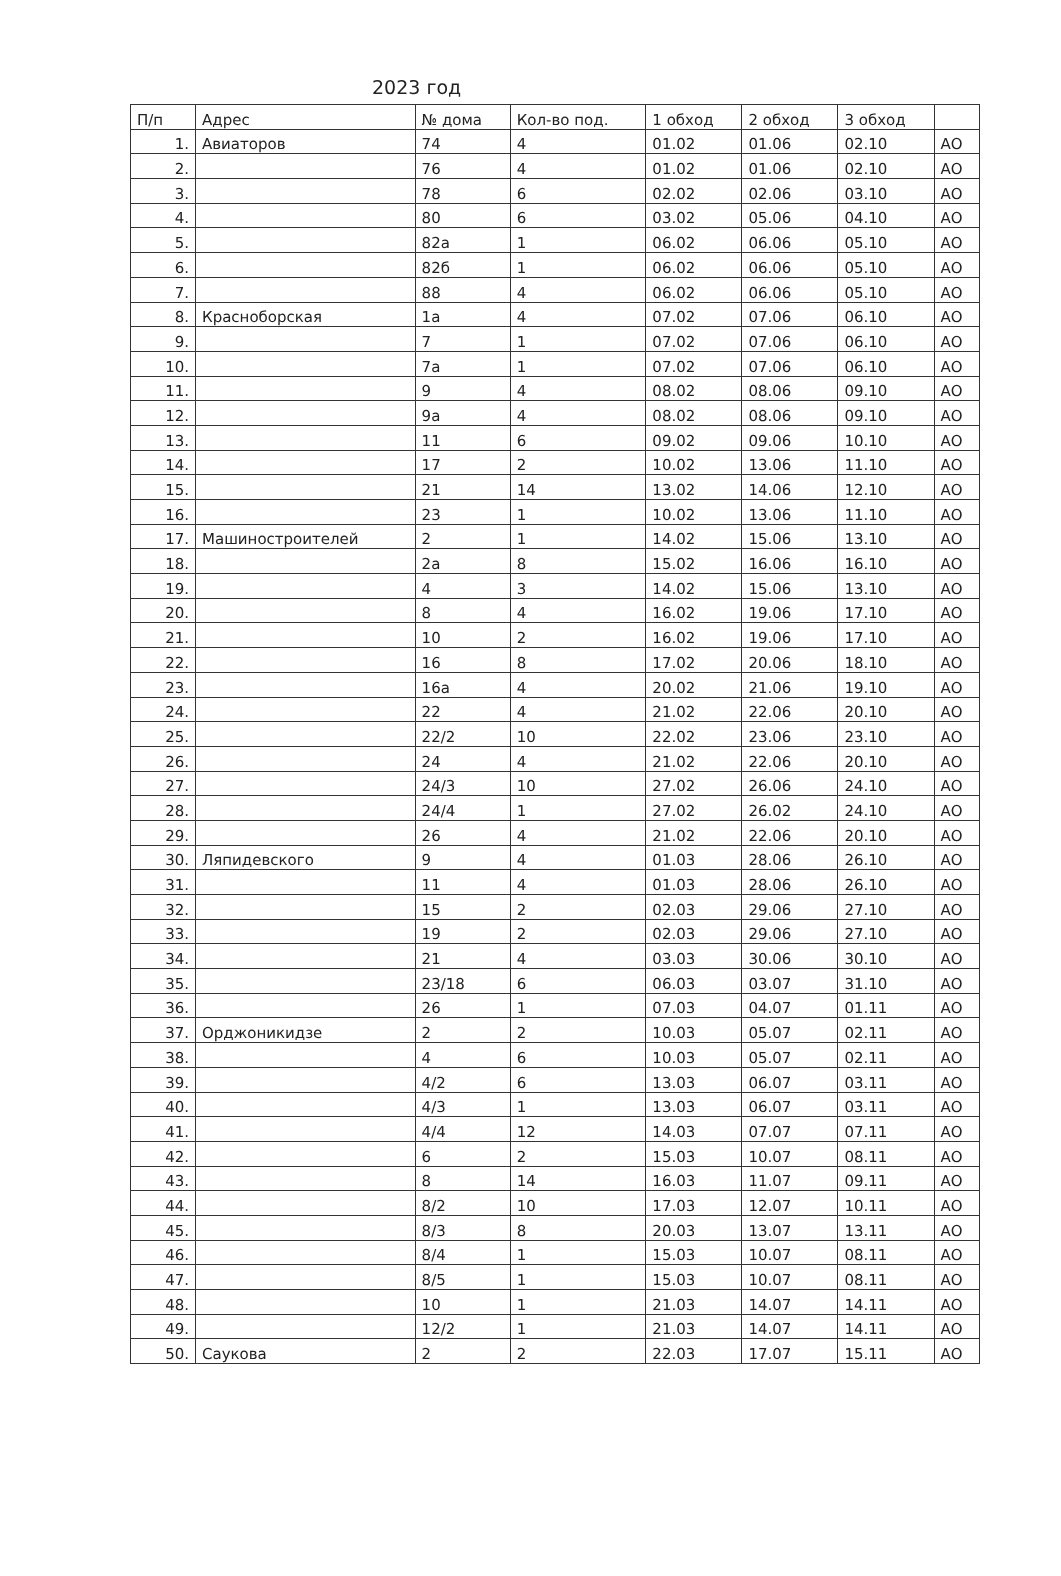2023 год
| П/п | Адрес | № дома | Кол-во под. | 1 обход | 2 обход | 3 обход | |
| --- | --- | --- | --- | --- | --- | --- | --- |
| 1. | Авиаторов | 74 | 4 | 01.02 | 01.06 | 02.10 | АО |
| 2. | | 76 | 4 | 01.02 | 01.06 | 02.10 | АО |
| 3. | | 78 | 6 | 02.02 | 02.06 | 03.10 | АО |
| 4. | | 80 | 6 | 03.02 | 05.06 | 04.10 | АО |
| 5. | | 82а | 1 | 06.02 | 06.06 | 05.10 | АО |
| 6. | | 82б | 1 | 06.02 | 06.06 | 05.10 | АО |
| 7. | | 88 | 4 | 06.02 | 06.06 | 05.10 | АО |
| 8. | Красноборская | 1а | 4 | 07.02 | 07.06 | 06.10 | АО |
| 9. | | 7 | 1 | 07.02 | 07.06 | 06.10 | АО |
| 10. | | 7а | 1 | 07.02 | 07.06 | 06.10 | АО |
| 11. | | 9 | 4 | 08.02 | 08.06 | 09.10 | АО |
| 12. | | 9а | 4 | 08.02 | 08.06 | 09.10 | АО |
| 13. | | 11 | 6 | 09.02 | 09.06 | 10.10 | АО |
| 14. | | 17 | 2 | 10.02 | 13.06 | 11.10 | АО |
| 15. | | 21 | 14 | 13.02 | 14.06 | 12.10 | АО |
| 16. | | 23 | 1 | 10.02 | 13.06 | 11.10 | АО |
| 17. | Машиностроителей | 2 | 1 | 14.02 | 15.06 | 13.10 | АО |
| 18. | | 2а | 8 | 15.02 | 16.06 | 16.10 | АО |
| 19. | | 4 | 3 | 14.02 | 15.06 | 13.10 | АО |
| 20. | | 8 | 4 | 16.02 | 19.06 | 17.10 | АО |
| 21. | | 10 | 2 | 16.02 | 19.06 | 17.10 | АО |
| 22. | | 16 | 8 | 17.02 | 20.06 | 18.10 | АО |
| 23. | | 16а | 4 | 20.02 | 21.06 | 19.10 | АО |
| 24. | | 22 | 4 | 21.02 | 22.06 | 20.10 | АО |
| 25. | | 22/2 | 10 | 22.02 | 23.06 | 23.10 | АО |
| 26. | | 24 | 4 | 21.02 | 22.06 | 20.10 | АО |
| 27. | | 24/3 | 10 | 27.02 | 26.06 | 24.10 | АО |
| 28. | | 24/4 | 1 | 27.02 | 26.02 | 24.10 | АО |
| 29. | | 26 | 4 | 21.02 | 22.06 | 20.10 | АО |
| 30. | Ляпидевского | 9 | 4 | 01.03 | 28.06 | 26.10 | АО |
| 31. | | 11 | 4 | 01.03 | 28.06 | 26.10 | АО |
| 32. | | 15 | 2 | 02.03 | 29.06 | 27.10 | АО |
| 33. | | 19 | 2 | 02.03 | 29.06 | 27.10 | АО |
| 34. | | 21 | 4 | 03.03 | 30.06 | 30.10 | АО |
| 35. | | 23/18 | 6 | 06.03 | 03.07 | 31.10 | АО |
| 36. | | 26 | 1 | 07.03 | 04.07 | 01.11 | АО |
| 37. | Орджоникидзе | 2 | 2 | 10.03 | 05.07 | 02.11 | АО |
| 38. | | 4 | 6 | 10.03 | 05.07 | 02.11 | АО |
| 39. | | 4/2 | 6 | 13.03 | 06.07 | 03.11 | АО |
| 40. | | 4/3 | 1 | 13.03 | 06.07 | 03.11 | АО |
| 41. | | 4/4 | 12 | 14.03 | 07.07 | 07.11 | АО |
| 42. | | 6 | 2 | 15.03 | 10.07 | 08.11 | АО |
| 43. | | 8 | 14 | 16.03 | 11.07 | 09.11 | АО |
| 44. | | 8/2 | 10 | 17.03 | 12.07 | 10.11 | АО |
| 45. | | 8/3 | 8 | 20.03 | 13.07 | 13.11 | АО |
| 46. | | 8/4 | 1 | 15.03 | 10.07 | 08.11 | АО |
| 47. | | 8/5 | 1 | 15.03 | 10.07 | 08.11 | АО |
| 48. | | 10 | 1 | 21.03 | 14.07 | 14.11 | АО |
| 49. | | 12/2 | 1 | 21.03 | 14.07 | 14.11 | АО |
| 50. | Саукова | 2 | 2 | 22.03 | 17.07 | 15.11 | АО |